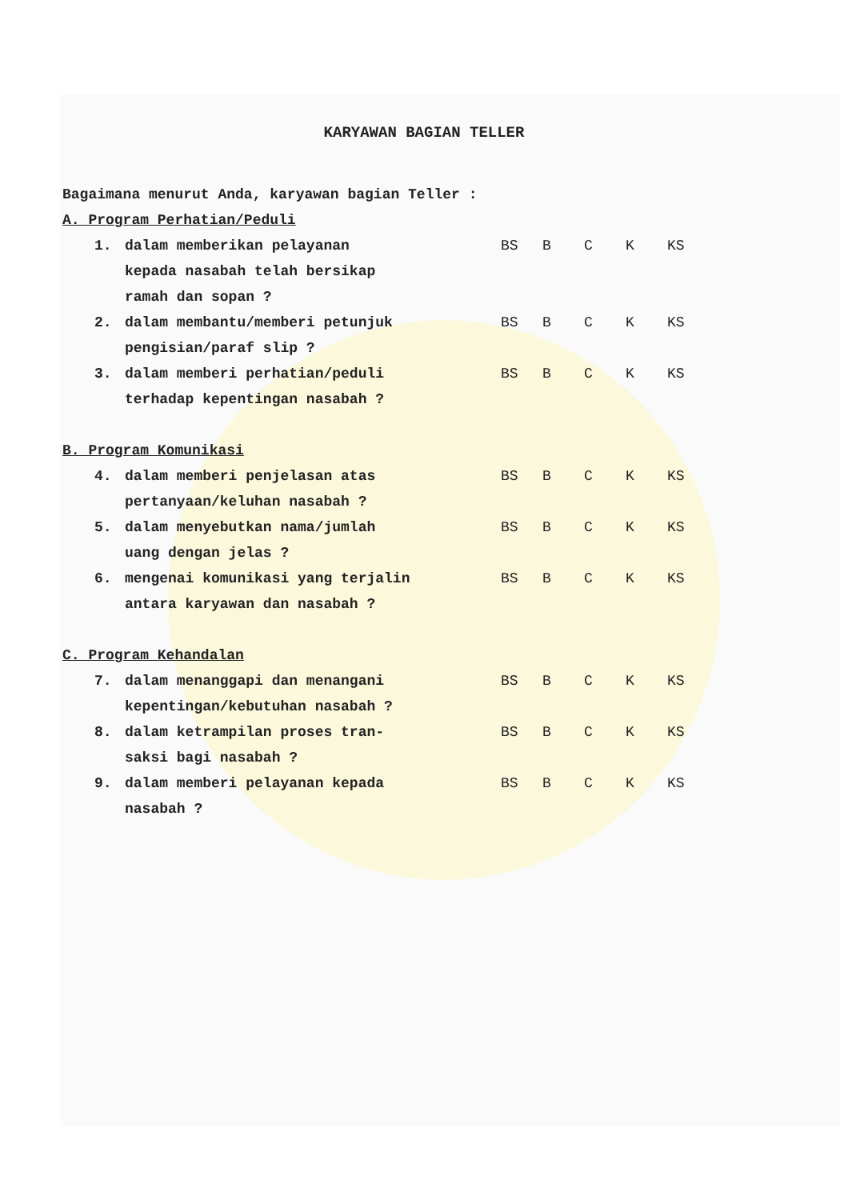KARYAWAN BAGIAN TELLER
Bagaimana menurut Anda, karyawan bagian Teller :
A. Program Perhatian/Peduli
1. dalam memberikan pelayanan
kepada nasabah telah bersikap
ramah dan sopan ?
BS B C K KS
2. dalam membantu/memberi petunjuk
pengisian/paraf slip ?
BS B C K KS
3. dalam memberi perhatian/peduli
terhadap kepentingan nasabah ?
BS B C K KS
B. Program Komunikasi
4. dalam memberi penjelasan atas
pertanyaan/keluhan nasabah ?
BS B C K KS
5. dalam menyebutkan nama/jumlah
uang dengan jelas ?
BS B C K KS
6. mengenai komunikasi yang terjalin
antara karyawan dan nasabah ?
BS B C K KS
C. Program Kehandalan
7. dalam menanggapi dan menangani
kepentingan/kebutuhan nasabah ?
BS B C K KS
8. dalam ketrampilan proses tran-
saksi bagi nasabah ?
BS B C K KS
9. dalam memberi pelayanan kepada
nasabah ?
BS B C K KS